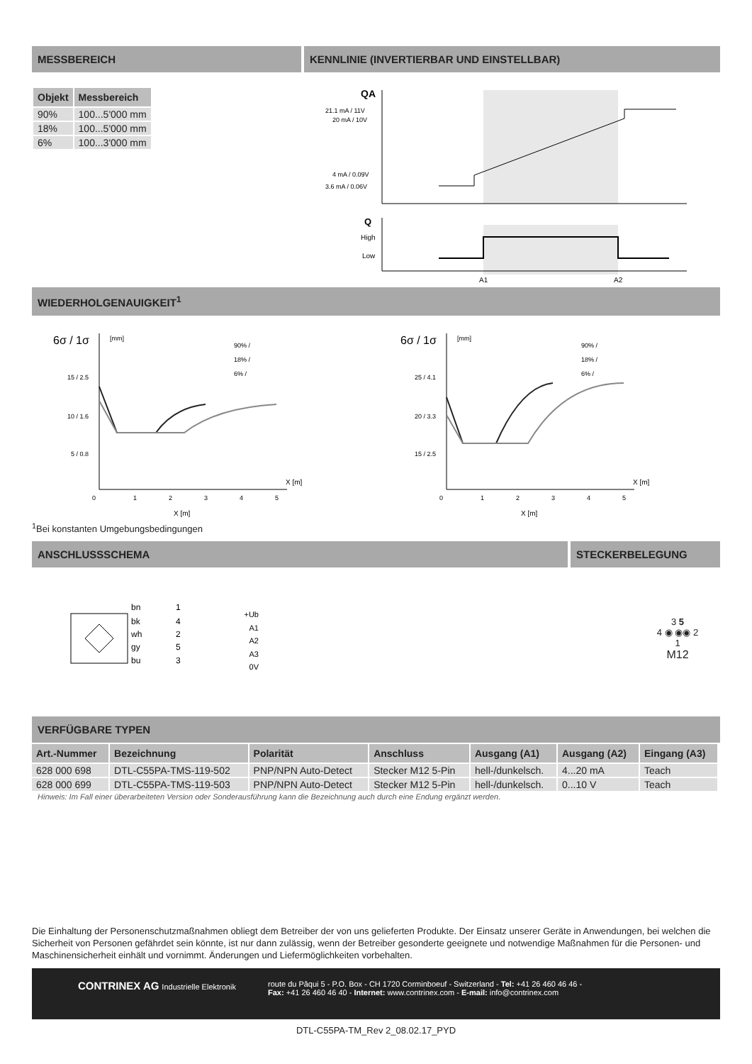MESSBEREICH
| Objekt | Messbereich |
| --- | --- |
| 90% | 100...5'000 mm |
| 18% | 100...5'000 mm |
| 6% | 100...3'000 mm |
KENNLINIE (INVERTIERBAR UND EINSTELLBAR)
QA
21.1 mA / 11V
20 mA / 10V
4 mA / 0.09V
3.6 mA / 0.06V
Q
High
Low
A1
A2
WIEDERHOLGENAUIGKEIT<sup>1</sup>
6σ / 1σ
[mm]
15 / 2.5
10 / 1.6
5 / 0.8
0
1
2
3
4
5
X [m]
90% /
18% /
6% /
X [m]
6σ / 1σ
[mm]
25 / 4.1
20 / 3.3
15 / 2.5
0
1
2
3
4
5
X [m]
90% /
18% /
6% /
X [m]
<sup>1</sup> Bei konstanten Umgebungsbedingungen
ANSCHLUSSSCHEMA STECKERBELEGUNG
bn
bk
wh
gy
bu
1
4
2
5
3
+Ub
A1
A2
A3
0V
3 5
4 ◉ ◉◉ 2
1
M12
VERFÜGBARE TYPEN
| Art.-Nummer | Bezeichnung | Polarität | Anschluss | Ausgang (A1) | Ausgang (A2) | Eingang (A3) |
| --- | --- | --- | --- | --- | --- | --- |
| 628 000 698 | DTL-C55PA-TMS-119-502 | PNP/NPN Auto-Detect | Stecker M12 5-Pin | hell-/dunkelsch. | 4...20 mA | Teach |
| 628 000 699 | DTL-C55PA-TMS-119-503 | PNP/NPN Auto-Detect | Stecker M12 5-Pin | hell-/dunkelsch. | 0...10 V | Teach |
Hinweis: Im Fall einer überarbeiteten Version oder Sonderausführung kann die Bezeichnung auch durch eine Endung ergänzt werden.
Die Einhaltung der Personenschutzmaßnahmen obliegt dem Betreiber der von uns gelieferten Produkte. Der Einsatz unserer Geräte in Anwendungen, bei welchen die Sicherheit von Personen gefährdet sein könnte, ist nur dann zulässig, wenn der Betreiber gesonderte geeignete und notwendige Maßnahmen für die Personen- und Maschinensicherheit einhält und vornimmt. Änderungen und Liefermöglichkeiten vorbehalten.
CONTRINEX AG Industrielle Elektronik
route du Pâqui 5 - P.O. Box - CH 1720 Corminboeuf - Switzerland - Tel: +41 26 460 46 46 -
Fax: +41 26 460 46 40 - Internet: www.contrinex.com - E-mail: info@contrinex.com
DTL-C55PA-TM_Rev 2_08.02.17_PYD